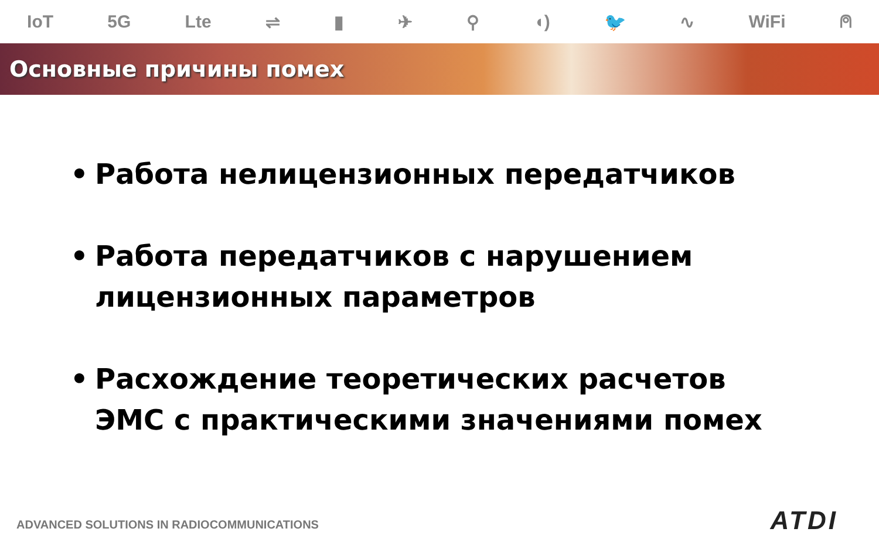IoT 5G Lte ⇌ ▮ ✈ ⚲ ◖) 🐦 ∿ WiFi ⍝
Основные причины помех
• Работа нелицензионных передатчиков
• Работа передатчиков с нарушением лицензионных параметров
• Расхождение теоретических расчетов ЭМС с практическими значениями помех
ADVANCED SOLUTIONS IN RADIOCOMMUNICATIONS
ATDI